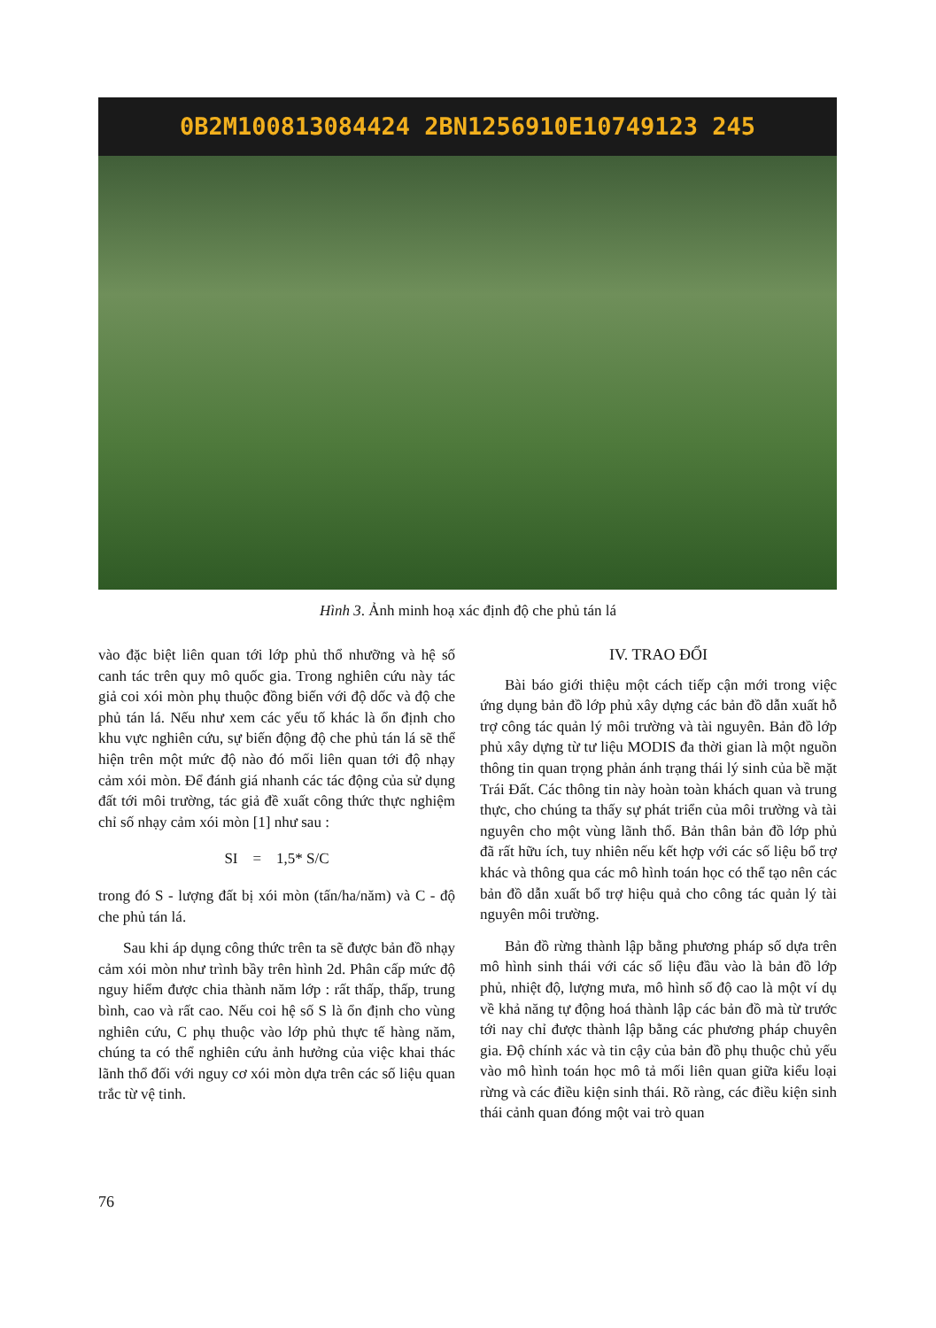0B2M100813084424 2BN1256910E10749123 245
Hình 3. Ảnh minh hoạ xác định độ che phủ tán lá
vào đặc biệt liên quan tới lớp phủ thổ nhưỡng và hệ số canh tác trên quy mô quốc gia. Trong nghiên cứu này tác giả coi xói mòn phụ thuộc đồng biến với độ dốc và độ che phủ tán lá. Nếu như xem các yếu tố khác là ổn định cho khu vực nghiên cứu, sự biến động độ che phủ tán lá sẽ thể hiện trên một mức độ nào đó mối liên quan tới độ nhạy cảm xói mòn. Để đánh giá nhanh các tác động của sử dụng đất tới môi trường, tác giả đề xuất công thức thực nghiệm chỉ số nhạy cảm xói mòn [1] như sau :
SI = 1,5* S/C
trong đó S - lượng đất bị xói mòn (tấn/ha/năm) và C - độ che phủ tán lá.
Sau khi áp dụng công thức trên ta sẽ được bản đồ nhạy cảm xói mòn như trình bầy trên hình 2d. Phân cấp mức độ nguy hiểm được chia thành năm lớp : rất thấp, thấp, trung bình, cao và rất cao. Nếu coi hệ số S là ổn định cho vùng nghiên cứu, C phụ thuộc vào lớp phủ thực tế hàng năm, chúng ta có thể nghiên cứu ảnh hưởng của việc khai thác lãnh thổ đối với nguy cơ xói mòn dựa trên các số liệu quan trắc từ vệ tinh.
IV. TRAO ĐỔI
Bài báo giới thiệu một cách tiếp cận mới trong việc ứng dụng bản đồ lớp phủ xây dựng các bản đồ dẫn xuất hỗ trợ công tác quản lý môi trường và tài nguyên. Bản đồ lớp phủ xây dựng từ tư liệu MODIS đa thời gian là một nguồn thông tin quan trọng phản ánh trạng thái lý sinh của bề mặt Trái Đất. Các thông tin này hoàn toàn khách quan và trung thực, cho chúng ta thấy sự phát triển của môi trường và tài nguyên cho một vùng lãnh thổ. Bản thân bản đồ lớp phủ đã rất hữu ích, tuy nhiên nếu kết hợp với các số liệu bổ trợ khác và thông qua các mô hình toán học có thể tạo nên các bản đồ dẫn xuất bổ trợ hiệu quả cho công tác quản lý tài nguyên môi trường.
Bản đồ rừng thành lập bằng phương pháp số dựa trên mô hình sinh thái với các số liệu đầu vào là bản đồ lớp phủ, nhiệt độ, lượng mưa, mô hình số độ cao là một ví dụ về khả năng tự động hoá thành lập các bản đồ mà từ trước tới nay chỉ được thành lập bằng các phương pháp chuyên gia. Độ chính xác và tin cậy của bản đồ phụ thuộc chủ yếu vào mô hình toán học mô tả mối liên quan giữa kiểu loại rừng và các điều kiện sinh thái. Rõ ràng, các điều kiện sinh thái cảnh quan đóng một vai trò quan
76